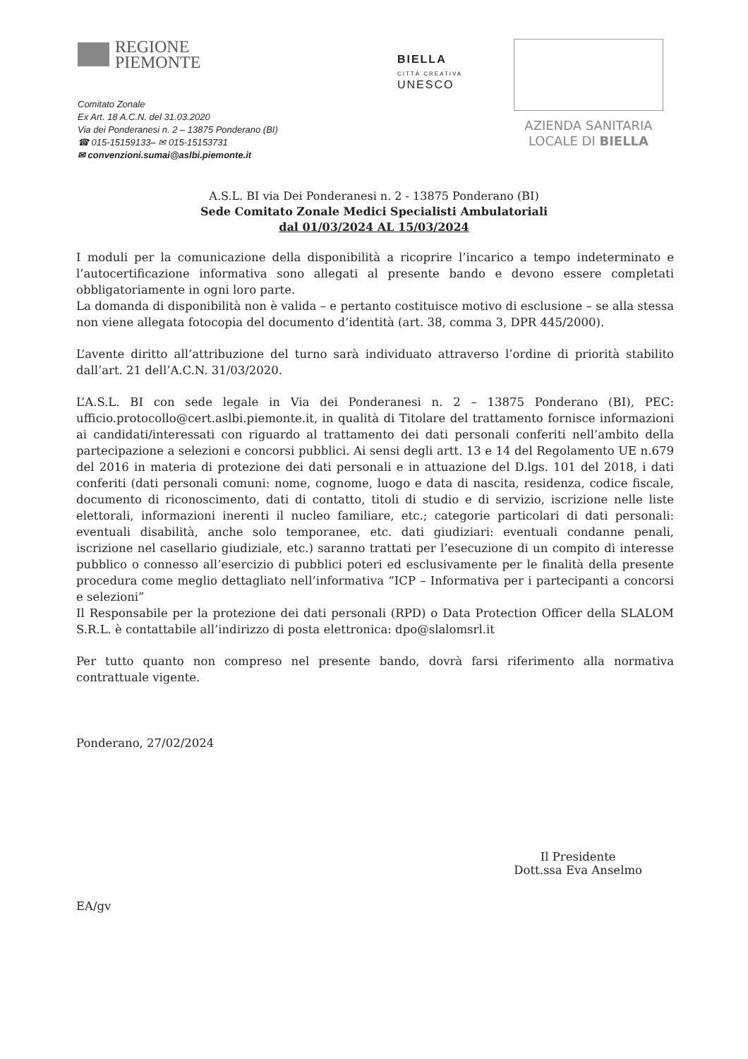REGIONE
PIEMONTE
Comitato Zonale
Ex Art. 18 A.C.N. del 31.03.2020
Via dei Ponderanesi n. 2 – 13875 Ponderano (BI)
☎ 015-15159133– ✉ 015-15153731
✉ convenzioni.sumai@aslbi.piemonte.it
BIELLA
CITTÀ CREATIVA
UNESCO
AZIENDA SANITARIA
LOCALE DI BIELLA
A.S.L. BI via Dei Ponderanesi n. 2 - 13875 Ponderano (BI)
Sede Comitato Zonale Medici Specialisti Ambulatoriali
dal 01/03/2024 AL 15/03/2024
I moduli per la comunicazione della disponibilità a ricoprire l’incarico a tempo indeterminato e l’autocertificazione informativa sono allegati al presente bando e devono essere completati obbligatoriamente in ogni loro parte.
La domanda di disponibilità non è valida – e pertanto costituisce motivo di esclusione – se alla stessa non viene allegata fotocopia del documento d’identità (art. 38, comma 3, DPR 445/2000).
L’avente diritto all’attribuzione del turno sarà individuato attraverso l’ordine di priorità stabilito dall’art. 21 dell’A.C.N. 31/03/2020.
L’A.S.L. BI con sede legale in Via dei Ponderanesi n. 2 – 13875 Ponderano (BI), PEC: ufficio.protocollo@cert.aslbi.piemonte.it, in qualità di Titolare del trattamento fornisce informazioni ai candidati/interessati con riguardo al trattamento dei dati personali conferiti nell’ambito della partecipazione a selezioni e concorsi pubblici. Ai sensi degli artt. 13 e 14 del Regolamento UE n.679 del 2016 in materia di protezione dei dati personali e in attuazione del D.lgs. 101 del 2018, i dati conferiti (dati personali comuni: nome, cognome, luogo e data di nascita, residenza, codice fiscale, documento di riconoscimento, dati di contatto, titoli di studio e di servizio, iscrizione nelle liste elettorali, informazioni inerenti il nucleo familiare, etc.; categorie particolari di dati personali: eventuali disabilità, anche solo temporanee, etc. dati giudiziari: eventuali condanne penali, iscrizione nel casellario giudiziale, etc.) saranno trattati per l’esecuzione di un compito di interesse pubblico o connesso all’esercizio di pubblici poteri ed esclusivamente per le finalità della presente procedura come meglio dettagliato nell’informativa “ICP – Informativa per i partecipanti a concorsi e selezioni”
Il Responsabile per la protezione dei dati personali (RPD) o Data Protection Officer della SLALOM S.R.L. è contattabile all’indirizzo di posta elettronica: dpo@slalomsrl.it
Per tutto quanto non compreso nel presente bando, dovrà farsi riferimento alla normativa contrattuale vigente.
Ponderano, 27/02/2024
EA/gv
Il Presidente
Dott.ssa Eva Anselmo